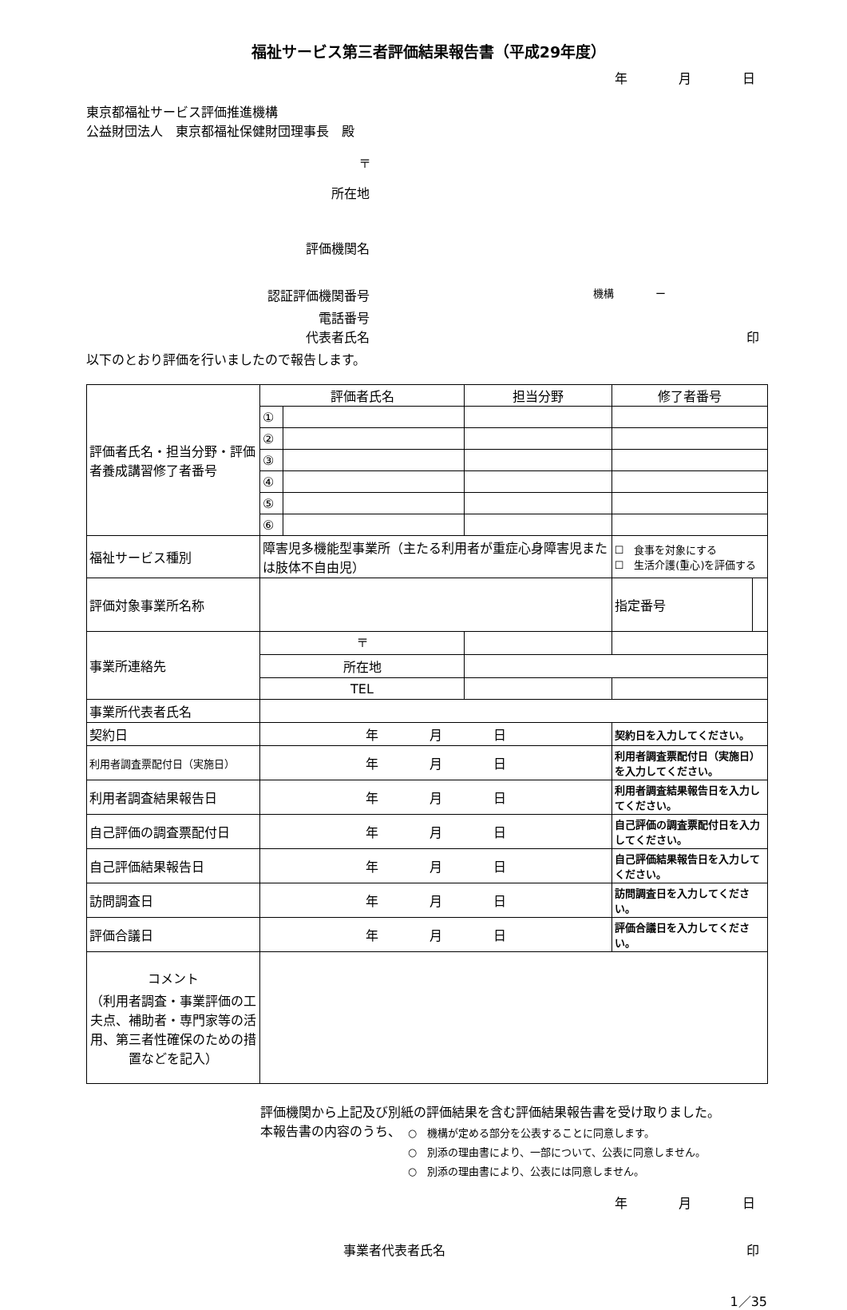福祉サービス第三者評価結果報告書（平成29年度）
年　　　　月　　　　日
東京都福祉サービス評価推進機構
公益財団法人　東京都福祉保健財団理事長　殿
〒
所在地
評価機関名
認証評価機関番号
機構　　　　ー
電話番号
代表者氏名 印
以下のとおり評価を行いましたので報告します。
| 評価者氏名・担当分野・評価者養成講習修了者番号 | 評価者氏名 | | 担当分野 | | 修了者番号 | | |
| | ① | | | | | | |
| | ② | | | | | | |
| | ③ | | | | | | |
| | ④ | | | | | | |
| | ⑤ | | | | | | |
| | ⑥ | | | | | | |
| 福祉サービス種別 | 障害児多機能型事業所（主たる利用者が重症心身障害児または肢体不自由児） | | | | ☐ 食事を対象にする ☐ 生活介護(重心)を評価する | | |
| 評価対象事業所名称 | | | | | | 指定番号 | |
| 事業所連絡先 | 〒 | | | | | | |
| | 所在地 | | | | | | |
| | TEL | | | | | | |
| 事業所代表者氏名 | | | | | | | |
| 契約日 | 年 月 日 | | | 契約日を入力してください。 | | | |
| 利用者調査票配付日（実施日） | 年 月 日 | | | 利用者調査票配付日（実施日）を入力してください。 | | | |
| 利用者調査結果報告日 | 年 月 日 | | | 利用者調査結果報告日を入力してください。 | | | |
| 自己評価の調査票配付日 | 年 月 日 | | | 自己評価の調査票配付日を入力してください。 | | | |
| 自己評価結果報告日 | 年 月 日 | | | 自己評価結果報告日を入力してください。 | | | |
| 訪問調査日 | 年 月 日 | | | 訪問調査日を入力してください。 | | | |
| 評価合議日 | 年 月 日 | | | 評価合議日を入力してください。 | | | |
| コメント （利用者調査・事業評価の工夫点、補助者・専門家等の活用、第三者性確保のための措置などを記入） | | | | | | | |
評価機関から上記及び別紙の評価結果を含む評価結果報告書を受け取りました。
本報告書の内容のうち、
○　機構が定める部分を公表することに同意します。
○　別添の理由書により、一部について、公表に同意しません。
○　別添の理由書により、公表には同意しません。
年　　　　月　　　　日
事業者代表者氏名 印
1／35